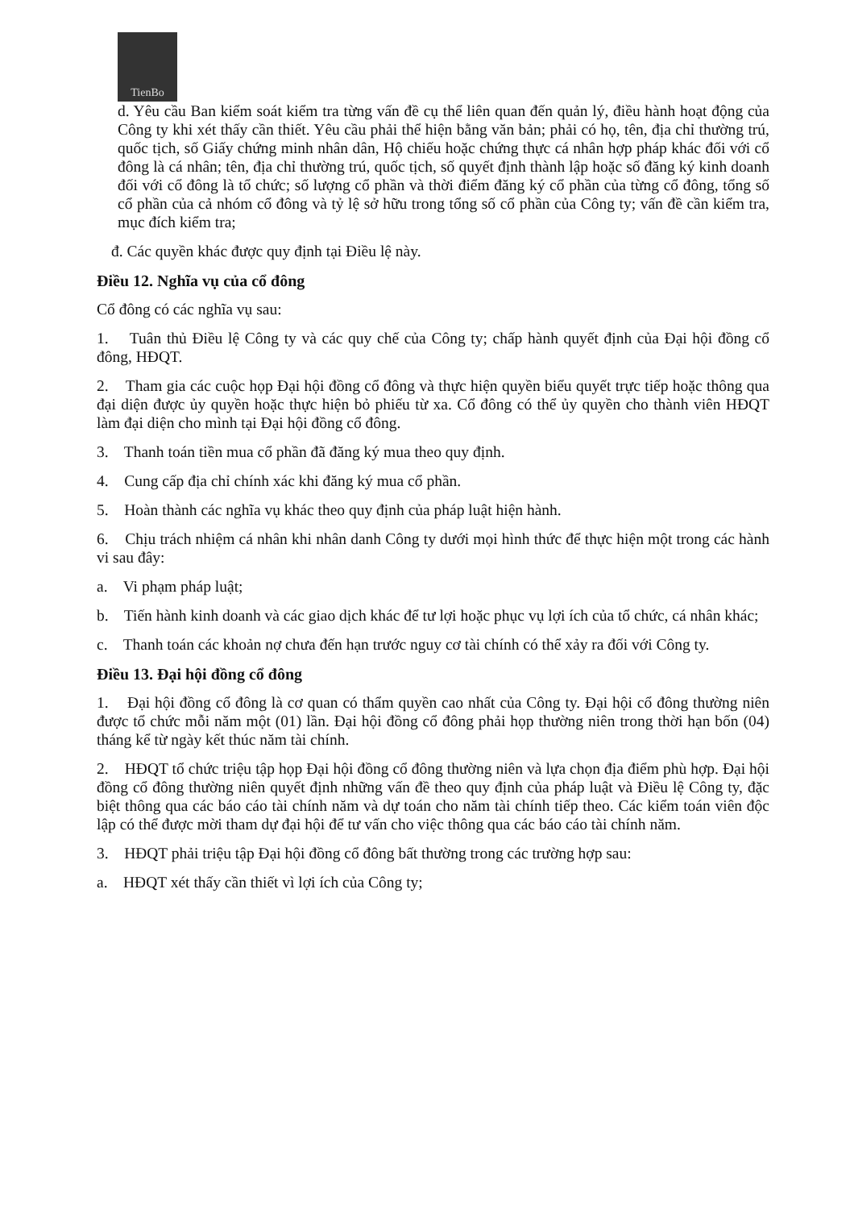TienBo
d. Yêu cầu Ban kiểm soát kiểm tra từng vấn đề cụ thể liên quan đến quản lý, điều hành hoạt động của Công ty khi xét thấy cần thiết. Yêu cầu phải thể hiện bằng văn bản; phải có họ, tên, địa chỉ thường trú, quốc tịch, số Giấy chứng minh nhân dân, Hộ chiếu hoặc chứng thực cá nhân hợp pháp khác đối với cổ đông là cá nhân; tên, địa chỉ thường trú, quốc tịch, số quyết định thành lập hoặc số đăng ký kinh doanh đối với cổ đông là tổ chức; số lượng cổ phần và thời điểm đăng ký cổ phần của từng cổ đông, tổng số cổ phần của cả nhóm cổ đông và tỷ lệ sở hữu trong tổng số cổ phần của Công ty; vấn đề cần kiểm tra, mục đích kiểm tra;
đ. Các quyền khác được quy định tại Điều lệ này.
Điều 12. Nghĩa vụ của cổ đông
Cổ đông có các nghĩa vụ sau:
1. Tuân thủ Điều lệ Công ty và các quy chế của Công ty; chấp hành quyết định của Đại hội đồng cổ đông, HĐQT.
2. Tham gia các cuộc họp Đại hội đồng cổ đông và thực hiện quyền biểu quyết trực tiếp hoặc thông qua đại diện được ủy quyền hoặc thực hiện bỏ phiếu từ xa. Cổ đông có thể ủy quyền cho thành viên HĐQT làm đại diện cho mình tại Đại hội đồng cổ đông.
3. Thanh toán tiền mua cổ phần đã đăng ký mua theo quy định.
4. Cung cấp địa chỉ chính xác khi đăng ký mua cổ phần.
5. Hoàn thành các nghĩa vụ khác theo quy định của pháp luật hiện hành.
6. Chịu trách nhiệm cá nhân khi nhân danh Công ty dưới mọi hình thức để thực hiện một trong các hành vi sau đây:
a. Vi phạm pháp luật;
b. Tiến hành kinh doanh và các giao dịch khác để tư lợi hoặc phục vụ lợi ích của tổ chức, cá nhân khác;
c. Thanh toán các khoản nợ chưa đến hạn trước nguy cơ tài chính có thể xảy ra đối với Công ty.
Điều 13. Đại hội đồng cổ đông
1. Đại hội đồng cổ đông là cơ quan có thẩm quyền cao nhất của Công ty. Đại hội cổ đông thường niên được tổ chức mỗi năm một (01) lần. Đại hội đồng cổ đông phải họp thường niên trong thời hạn bốn (04) tháng kể từ ngày kết thúc năm tài chính.
2. HĐQT tổ chức triệu tập họp Đại hội đồng cổ đông thường niên và lựa chọn địa điểm phù hợp. Đại hội đồng cổ đông thường niên quyết định những vấn đề theo quy định của pháp luật và Điều lệ Công ty, đặc biệt thông qua các báo cáo tài chính năm và dự toán cho năm tài chính tiếp theo. Các kiểm toán viên độc lập có thể được mời tham dự đại hội để tư vấn cho việc thông qua các báo cáo tài chính năm.
3. HĐQT phải triệu tập Đại hội đồng cổ đông bất thường trong các trường hợp sau:
a. HĐQT xét thấy cần thiết vì lợi ích của Công ty;